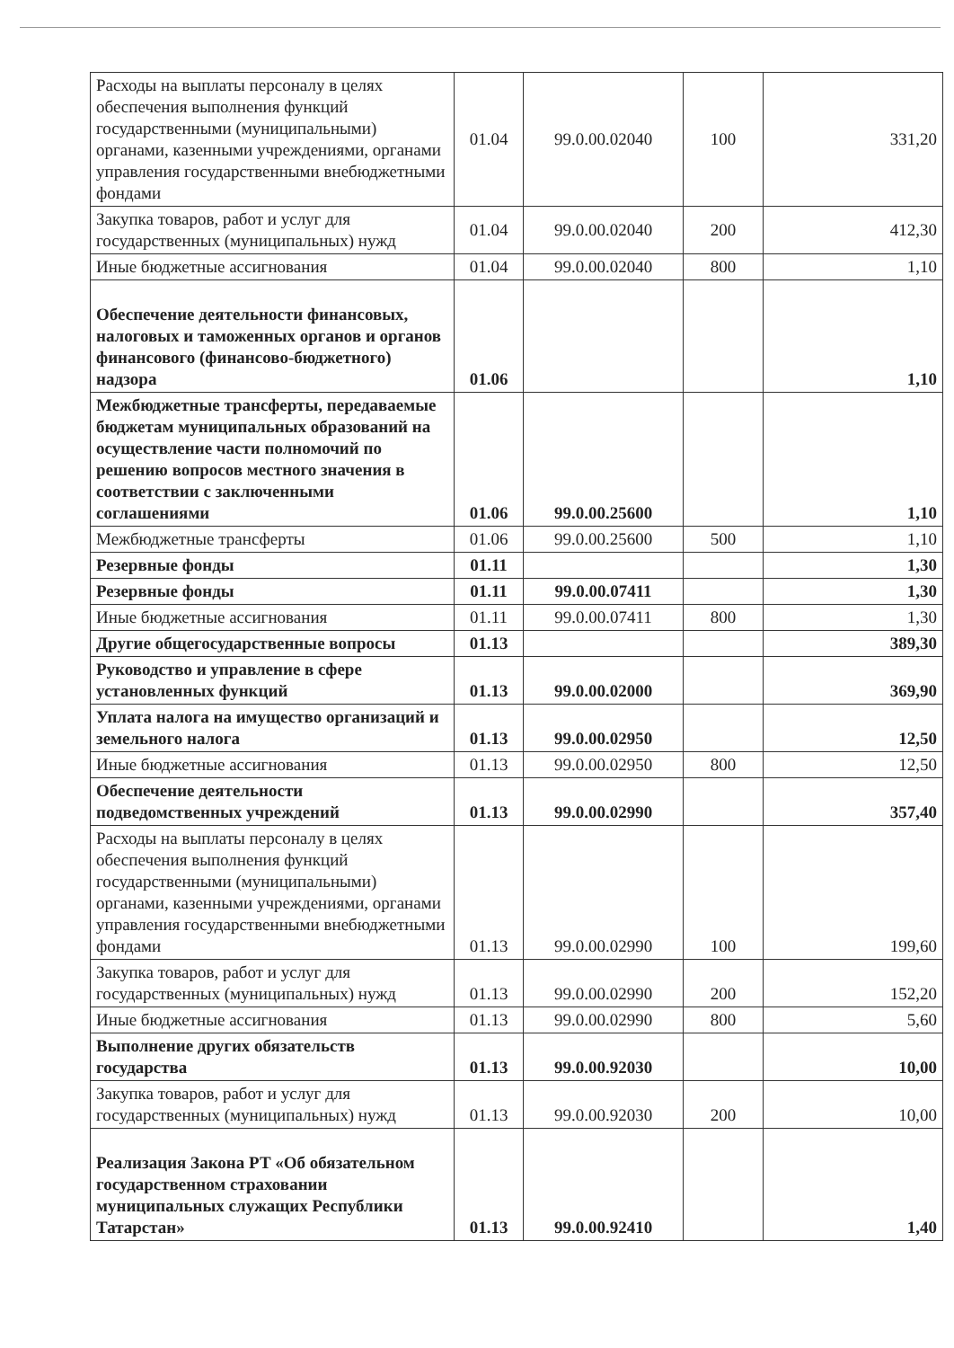| Расходы на выплаты персоналу в целях обеспечения выполнения функций государственными (муниципальными) органами, казенными учреждениями, органами управления государственными внебюджетными фондами | 01.04 | 99.0.00.02040 | 100 | 331,20 |
| Закупка товаров, работ и услуг для государственных (муниципальных) нужд | 01.04 | 99.0.00.02040 | 200 | 412,30 |
| Иные бюджетные ассигнования | 01.04 | 99.0.00.02040 | 800 | 1,10 |
| Обеспечение деятельности финансовых, налоговых и таможенных органов и органов финансового (финансово-бюджетного) надзора | 01.06 | | | 1,10 |
| Межбюджетные трансферты, передаваемые бюджетам муниципальных образований на осуществление части полномочий по решению вопросов местного значения в соответствии с заключенными соглашениями | 01.06 | 99.0.00.25600 | | 1,10 |
| Межбюджетные трансферты | 01.06 | 99.0.00.25600 | 500 | 1,10 |
| Резервные фонды | 01.11 | | | 1,30 |
| Резервные фонды | 01.11 | 99.0.00.07411 | | 1,30 |
| Иные бюджетные ассигнования | 01.11 | 99.0.00.07411 | 800 | 1,30 |
| Другие общегосударственные вопросы | 01.13 | | | 389,30 |
| Руководство и управление в сфере установленных функций | 01.13 | 99.0.00.02000 | | 369,90 |
| Уплата налога на имущество организаций и земельного налога | 01.13 | 99.0.00.02950 | | 12,50 |
| Иные бюджетные ассигнования | 01.13 | 99.0.00.02950 | 800 | 12,50 |
| Обеспечение деятельности подведомственных учреждений | 01.13 | 99.0.00.02990 | | 357,40 |
| Расходы на выплаты персоналу в целях обеспечения выполнения функций государственными (муниципальными) органами, казенными учреждениями, органами управления государственными внебюджетными фондами | 01.13 | 99.0.00.02990 | 100 | 199,60 |
| Закупка товаров, работ и услуг для государственных (муниципальных) нужд | 01.13 | 99.0.00.02990 | 200 | 152,20 |
| Иные бюджетные ассигнования | 01.13 | 99.0.00.02990 | 800 | 5,60 |
| Выполнение других обязательств государства | 01.13 | 99.0.00.92030 | | 10,00 |
| Закупка товаров, работ и услуг для государственных (муниципальных) нужд | 01.13 | 99.0.00.92030 | 200 | 10,00 |
| Реализация Закона РТ «Об обязательном государственном страховании муниципальных служащих Республики Татарстан» | 01.13 | 99.0.00.92410 | | 1,40 |